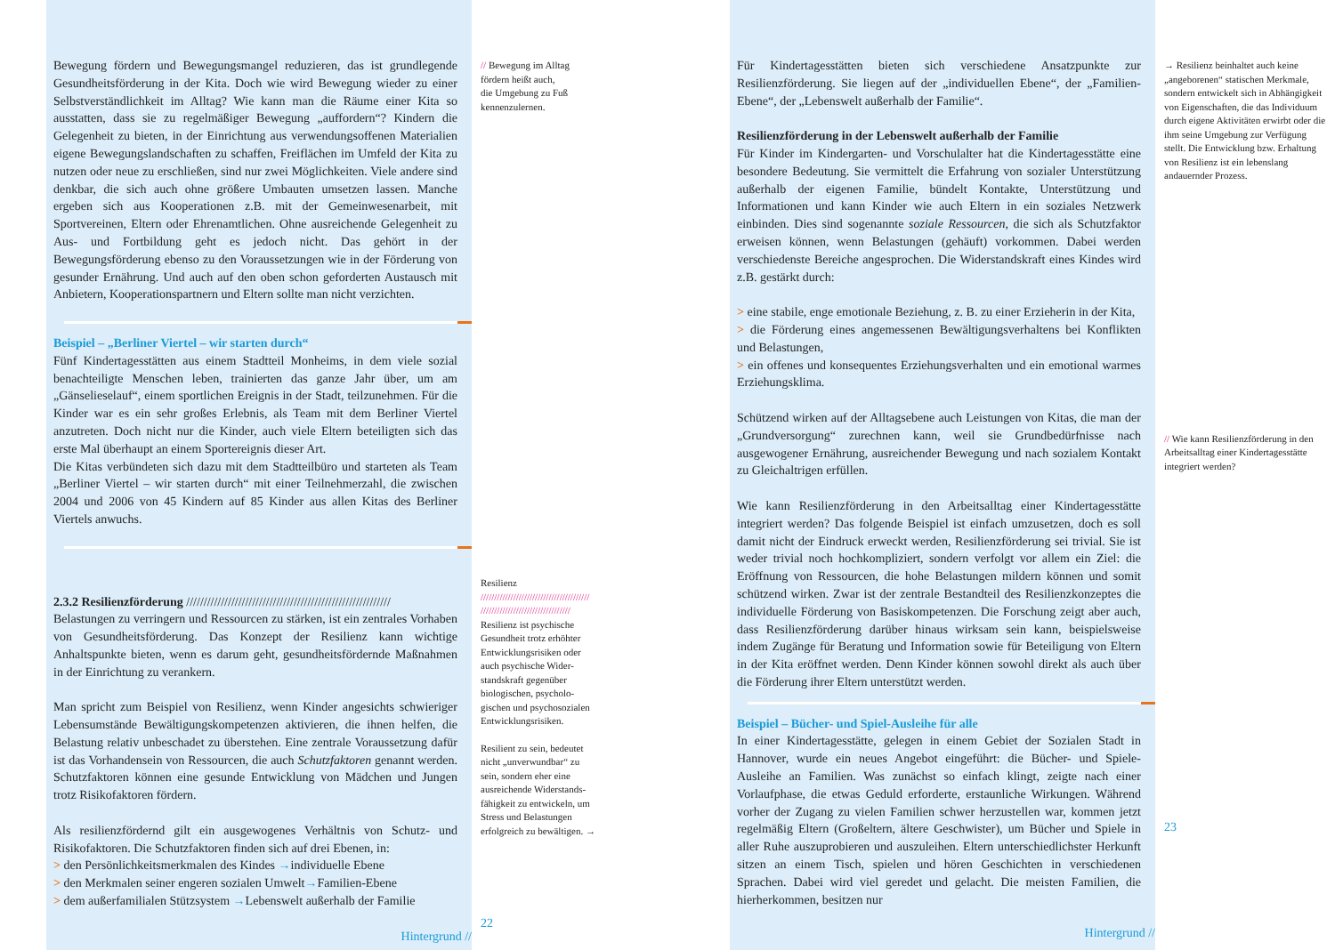Bewegung fördern und Bewegungsmangel reduzieren, das ist grundlegende Gesundheitsförderung in der Kita. Doch wie wird Bewegung wieder zu einer Selbstverständlichkeit im Alltag? Wie kann man die Räume einer Kita so ausstatten, dass sie zu regelmäßiger Bewegung „auffordern“? Kindern die Gelegenheit zu bieten, in der Einrichtung aus verwendungsoffenen Materialien eigene Bewegungslandschaften zu schaffen, Freiflächen im Umfeld der Kita zu nutzen oder neue zu erschließen, sind nur zwei Möglichkeiten. Viele andere sind denkbar, die sich auch ohne größere Umbauten umsetzen lassen. Manche ergeben sich aus Kooperationen z.B. mit der Gemeinwesenarbeit, mit Sportvereinen, Eltern oder Ehrenamtlichen. Ohne ausreichende Gelegenheit zu Aus- und Fortbildung geht es jedoch nicht. Das gehört in der Bewegungsförderung ebenso zu den Voraussetzungen wie in der Förderung von gesunder Ernährung. Und auch auf den oben schon geforderten Austausch mit Anbietern, Kooperationspartnern und Eltern sollte man nicht verzichten.
Beispiel – „Berliner Viertel – wir starten durch“
Fünf Kindertagesstätten aus einem Stadtteil Monheims, in dem viele sozial benachteiligte Menschen leben, trainierten das ganze Jahr über, um am „Gänselieselauf“, einem sportlichen Ereignis in der Stadt, teilzunehmen. Für die Kinder war es ein sehr großes Erlebnis, als Team mit dem Berliner Viertel anzutreten. Doch nicht nur die Kinder, auch viele Eltern beteiligten sich das erste Mal überhaupt an einem Sportereignis dieser Art.
Die Kitas verbündeten sich dazu mit dem Stadtteilbüro und starteten als Team „Berliner Viertel – wir starten durch“ mit einer Teilnehmerzahl, die zwischen 2004 und 2006 von 45 Kindern auf 85 Kinder aus allen Kitas des Berliner Viertels anwuchs.
2.3.2 Resilienzförderung ///////////////////////////////////////////////////////////
Belastungen zu verringern und Ressourcen zu stärken, ist ein zentrales Vorhaben von Gesundheitsförderung. Das Konzept der Resilienz kann wichtige Anhaltspunkte bieten, wenn es darum geht, gesundheitsfördernde Maßnahmen in der Einrichtung zu verankern.
Man spricht zum Beispiel von Resilienz, wenn Kinder angesichts schwieriger Lebensumstände Bewältigungskompetenzen aktivieren, die ihnen helfen, die Belastung relativ unbeschadet zu überstehen. Eine zentrale Voraussetzung dafür ist das Vorhandensein von Ressourcen, die auch Schutzfaktoren genannt werden. Schutzfaktoren können eine gesunde Entwicklung von Mädchen und Jungen trotz Risikofaktoren fördern.
Als resilienzfördernd gilt ein ausgewogenes Verhältnis von Schutz- und Risikofaktoren. Die Schutzfaktoren finden sich auf drei Ebenen, in:
> den Persönlichkeitsmerkmalen des Kindes →individuelle Ebene
> den Merkmalen seiner engeren sozialen Umwelt→Familien-Ebene
> dem außerfamilialen Stützsystem →Lebenswelt außerhalb der Familie
Hintergrund //
// Bewegung im Alltag
fördern heißt auch,
die Umgebung zu Fuß
kennenzulernen.
Resilienz
////////////////////////////////////////
/////////////////////////////////
Resilienz ist psychische
Gesundheit trotz erhöhter
Entwicklungsrisiken oder
auch psychische Wider-
standskraft gegenüber
biologischen, psycholo-
gischen und psychosozialen
Entwicklungsrisiken.
Resilient zu sein, bedeutet
nicht „unverwundbar“ zu
sein, sondern eher eine
ausreichende Widerstands-
fähigkeit zu entwickeln, um
Stress und Belastungen
erfolgreich zu bewältigen. →
22
Für Kindertagesstätten bieten sich verschiedene Ansatzpunkte zur Resilienzförderung. Sie liegen auf der „individuellen Ebene“, der „Familien-Ebene“, der „Lebenswelt außerhalb der Familie“.
Resilienzförderung in der Lebenswelt außerhalb der Familie
Für Kinder im Kindergarten- und Vorschulalter hat die Kindertagesstätte eine besondere Bedeutung. Sie vermittelt die Erfahrung von sozialer Unterstützung außerhalb der eigenen Familie, bündelt Kontakte, Unterstützung und Informationen und kann Kinder wie auch Eltern in ein soziales Netzwerk einbinden. Dies sind sogenannte soziale Ressourcen, die sich als Schutzfaktor erweisen können, wenn Belastungen (gehäuft) vorkommen. Dabei werden verschiedenste Bereiche angesprochen. Die Widerstandskraft eines Kindes wird z.B. gestärkt durch:
> eine stabile, enge emotionale Beziehung, z. B. zu einer Erzieherin in der Kita,
> die Förderung eines angemessenen Bewältigungsverhaltens bei Konflikten und Belastungen,
> ein offenes und konsequentes Erziehungsverhalten und ein emotional warmes Erziehungsklima.
Schützend wirken auf der Alltagsebene auch Leistungen von Kitas, die man der „Grundversorgung“ zurechnen kann, weil sie Grundbedürfnisse nach ausgewogener Ernährung, ausreichender Bewegung und nach sozialem Kontakt zu Gleichaltrigen erfüllen.
Wie kann Resilienzförderung in den Arbeitsalltag einer Kindertagesstätte integriert werden? Das folgende Beispiel ist einfach umzusetzen, doch es soll damit nicht der Eindruck erweckt werden, Resilienzförderung sei trivial. Sie ist weder trivial noch hochkompliziert, sondern verfolgt vor allem ein Ziel: die Eröffnung von Ressourcen, die hohe Belastungen mildern können und somit schützend wirken. Zwar ist der zentrale Bestandteil des Resilienzkonzeptes die individuelle Förderung von Basiskompetenzen. Die Forschung zeigt aber auch, dass Resilienzförderung darüber hinaus wirksam sein kann, beispielsweise indem Zugänge für Beratung und Information sowie für Beteiligung von Eltern in der Kita eröffnet werden. Denn Kinder können sowohl direkt als auch über die Förderung ihrer Eltern unterstützt werden.
Beispiel – Bücher- und Spiel-Ausleihe für alle
In einer Kindertagesstätte, gelegen in einem Gebiet der Sozialen Stadt in Hannover, wurde ein neues Angebot eingeführt: die Bücher- und Spiele-Ausleihe an Familien. Was zunächst so einfach klingt, zeigte nach einer Vorlaufphase, die etwas Geduld erforderte, erstaunliche Wirkungen. Während vorher der Zugang zu vielen Familien schwer herzustellen war, kommen jetzt regelmäßig Eltern (Großeltern, ältere Geschwister), um Bücher und Spiele in aller Ruhe auszuprobieren und auszuleihen. Eltern unterschiedlichster Herkunft sitzen an einem Tisch, spielen und hören Geschichten in verschiedenen Sprachen. Dabei wird viel geredet und gelacht. Die meisten Familien, die hierherkommen, besitzen nur
Hintergrund //
→ Resilienz beinhaltet auch keine „angeborenen“ statischen Merkmale, sondern entwickelt sich in Abhängigkeit von Eigenschaften, die das Individuum durch eigene Aktivitäten erwirbt oder die ihm seine Umgebung zur Verfügung stellt. Die Entwicklung bzw. Erhaltung von Resilienz ist ein lebenslang andauernder Prozess.
// Wie kann Resilienzförderung in den Arbeitsalltag einer Kindertagesstätte integriert werden?
23